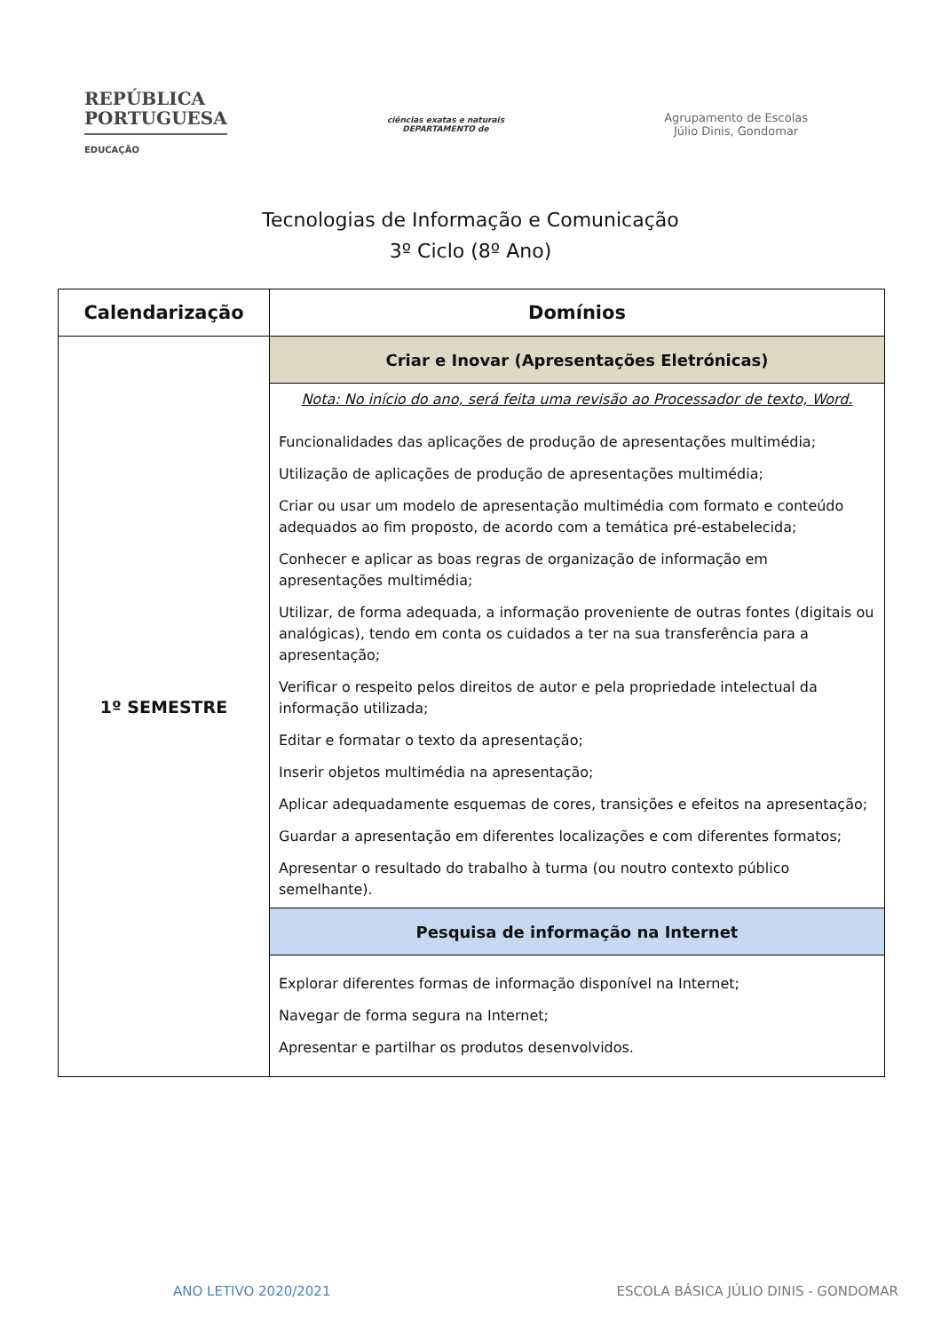REPÚBLICA
PORTUGUESA
EDUCAÇÃO
ciências exatas e naturais
DEPARTAMENTO de
Agrupamento de Escolas
Júlio Dinis, Gondomar
Tecnologias de Informação e Comunicação
3º Ciclo (8º Ano)
| Calendarização | Domínios |
| --- | --- |
| 1º SEMESTRE | Criar e Inovar (Apresentações Eletrónicas) |
| | Nota: No início do ano, será feita uma revisão ao Processador de texto, Word. Funcionalidades das aplicações de produção de apresentações multimédia; Utilização de aplicações de produção de apresentações multimédia; Criar ou usar um modelo de apresentação multimédia com formato e conteúdo adequados ao fim proposto, de acordo com a temática pré-estabelecida; Conhecer e aplicar as boas regras de organização de informação em apresentações multimédia; Utilizar, de forma adequada, a informação proveniente de outras fontes (digitais ou analógicas), tendo em conta os cuidados a ter na sua transferência para a apresentação; Verificar o respeito pelos direitos de autor e pela propriedade intelectual da informação utilizada; Editar e formatar o texto da apresentação; Inserir objetos multimédia na apresentação; Aplicar adequadamente esquemas de cores, transições e efeitos na apresentação; Guardar a apresentação em diferentes localizações e com diferentes formatos; Apresentar o resultado do trabalho à turma (ou noutro contexto público semelhante). |
| | Pesquisa de informação na Internet |
| | Explorar diferentes formas de informação disponível na Internet; Navegar de forma segura na Internet; Apresentar e partilhar os produtos desenvolvidos. |
ANO LETIVO 2020/2021 ESCOLA BÁSICA JÚLIO DINIS - GONDOMAR